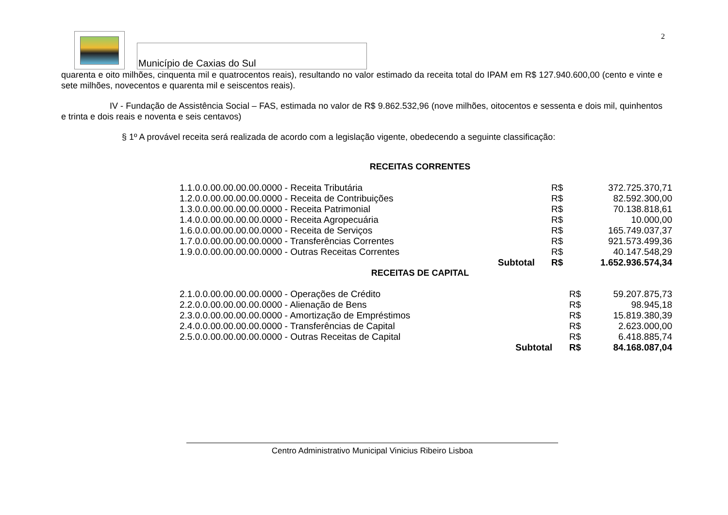2
Município de Caxias do Sul
quarenta e oito milhões, cinquenta mil e quatrocentos reais), resultando no valor estimado da receita total do IPAM em R$ 127.940.600,00 (cento e vinte e sete milhões, novecentos e quarenta mil e seiscentos reais).
IV - Fundação de Assistência Social – FAS, estimada no valor de R$ 9.862.532,96 (nove milhões, oitocentos e sessenta e dois mil, quinhentos e trinta e dois reais e noventa e seis centavos)
§ 1º A provável receita será realizada de acordo com a legislação vigente, obedecendo a seguinte classificação:
RECEITAS CORRENTES
| 1.1.0.0.00.00.00.00.0000 - Receita Tributária | | R$ | 372.725.370,71 |
| 1.2.0.0.00.00.00.00.0000 - Receita de Contribuições | | R$ | 82.592.300,00 |
| 1.3.0.0.00.00.00.00.0000 - Receita Patrimonial | | R$ | 70.138.818,61 |
| 1.4.0.0.00.00.00.00.0000 - Receita Agropecuária | | R$ | 10.000,00 |
| 1.6.0.0.00.00.00.00.0000 - Receita de Serviços | | R$ | 165.749.037,37 |
| 1.7.0.0.00.00.00.00.0000 - Transferências Correntes | | R$ | 921.573.499,36 |
| 1.9.0.0.00.00.00.00.0000 - Outras Receitas Correntes | | R$ | 40.147.548,29 |
| | Subtotal | R$ | 1.652.936.574,34 |
RECEITAS DE CAPITAL
| 2.1.0.0.00.00.00.00.0000 - Operações de Crédito | | R$ | 59.207.875,73 |
| 2.2.0.0.00.00.00.00.0000 - Alienação de Bens | | R$ | 98.945,18 |
| 2.3.0.0.00.00.00.00.0000 - Amortização de Empréstimos | | R$ | 15.819.380,39 |
| 2.4.0.0.00.00.00.00.0000 - Transferências de Capital | | R$ | 2.623.000,00 |
| 2.5.0.0.00.00.00.00.0000 - Outras Receitas de Capital | | R$ | 6.418.885,74 |
| | Subtotal | R$ | 84.168.087,04 |
Centro Administrativo Municipal Vinicius Ribeiro Lisboa